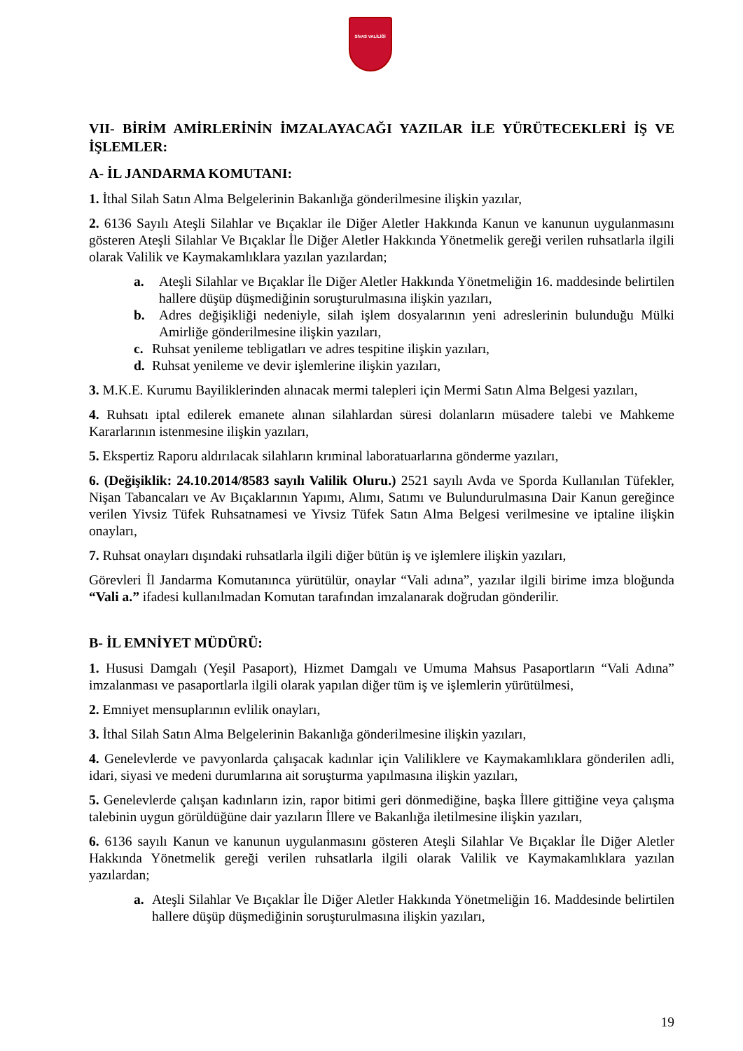SİVAS VALİLİĞİ
VII- BİRİM AMİRLERİNİN İMZALAYACAĞI YAZILAR İLE YÜRÜTECEKLERİ İŞ VE İŞLEMLER:
A- İL JANDARMA KOMUTANI:
1. İthal Silah Satın Alma Belgelerinin Bakanlığa gönderilmesine ilişkin yazılar,
2. 6136 Sayılı Ateşli Silahlar ve Bıçaklar ile Diğer Aletler Hakkında Kanun ve kanunun uygulanmasını gösteren Ateşli Silahlar Ve Bıçaklar İle Diğer Aletler Hakkında Yönetmelik gereği verilen ruhsatlarla ilgili olarak Valilik ve Kaymakamlıklara yazılan yazılardan;
a. Ateşli Silahlar ve Bıçaklar İle Diğer Aletler Hakkında Yönetmeliğin 16. maddesinde belirtilen hallere düşüp düşmediğinin soruşturulmasına ilişkin yazıları,
b. Adres değişikliği nedeniyle, silah işlem dosyalarının yeni adreslerinin bulunduğu Mülki Amirliğe gönderilmesine ilişkin yazıları,
c. Ruhsat yenileme tebligatları ve adres tespitine ilişkin yazıları,
d. Ruhsat yenileme ve devir işlemlerine ilişkin yazıları,
3. M.K.E. Kurumu Bayiliklerinden alınacak mermi talepleri için Mermi Satın Alma Belgesi yazıları,
4. Ruhsatı iptal edilerek emanete alınan silahlardan süresi dolanların müsadere talebi ve Mahkeme Kararlarının istenmesine ilişkin yazıları,
5. Ekspertiz Raporu aldırılacak silahların krıminal laboratuarlarına gönderme yazıları,
6. (Değişiklik: 24.10.2014/8583 sayılı Valilik Oluru.) 2521 sayılı Avda ve Sporda Kullanılan Tüfekler, Nişan Tabancaları ve Av Bıçaklarının Yapımı, Alımı, Satımı ve Bulundurulmasına Dair Kanun gereğince verilen Yivsiz Tüfek Ruhsatnamesi ve Yivsiz Tüfek Satın Alma Belgesi verilmesine ve iptaline ilişkin onayları,
7. Ruhsat onayları dışındaki ruhsatlarla ilgili diğer bütün iş ve işlemlere ilişkin yazıları,
Görevleri İl Jandarma Komutanınca yürütülür, onaylar “Vali adına”, yazılar ilgili birime imza bloğunda “Vali a.” ifadesi kullanılmadan Komutan tarafından imzalanarak doğrudan gönderilir.
B- İL EMNİYET MÜDÜRÜ:
1. Hususi Damgalı (Yeşil Pasaport), Hizmet Damgalı ve Umuma Mahsus Pasaportların “Vali Adına” imzalanması ve pasaportlarla ilgili olarak yapılan diğer tüm iş ve işlemlerin yürütülmesi,
2. Emniyet mensuplarının evlilik onayları,
3. İthal Silah Satın Alma Belgelerinin Bakanlığa gönderilmesine ilişkin yazıları,
4. Genelevlerde ve pavyonlarda çalışacak kadınlar için Valiliklere ve Kaymakamlıklara gönderilen adli, idari, siyasi ve medeni durumlarına ait soruşturma yapılmasına ilişkin yazıları,
5. Genelevlerde çalışan kadınların izin, rapor bitimi geri dönmediğine, başka İllere gittiğine veya çalışma talebinin uygun görüldüğüne dair yazıların İllere ve Bakanlığa iletilmesine ilişkin yazıları,
6. 6136 sayılı Kanun ve kanunun uygulanmasını gösteren Ateşli Silahlar Ve Bıçaklar İle Diğer Aletler Hakkında Yönetmelik gereği verilen ruhsatlarla ilgili olarak Valilik ve Kaymakamlıklara yazılan yazılardan;
a. Ateşli Silahlar Ve Bıçaklar İle Diğer Aletler Hakkında Yönetmeliğin 16. Maddesinde belirtilen hallere düşüp düşmediğinin soruşturulmasına ilişkin yazıları,
19